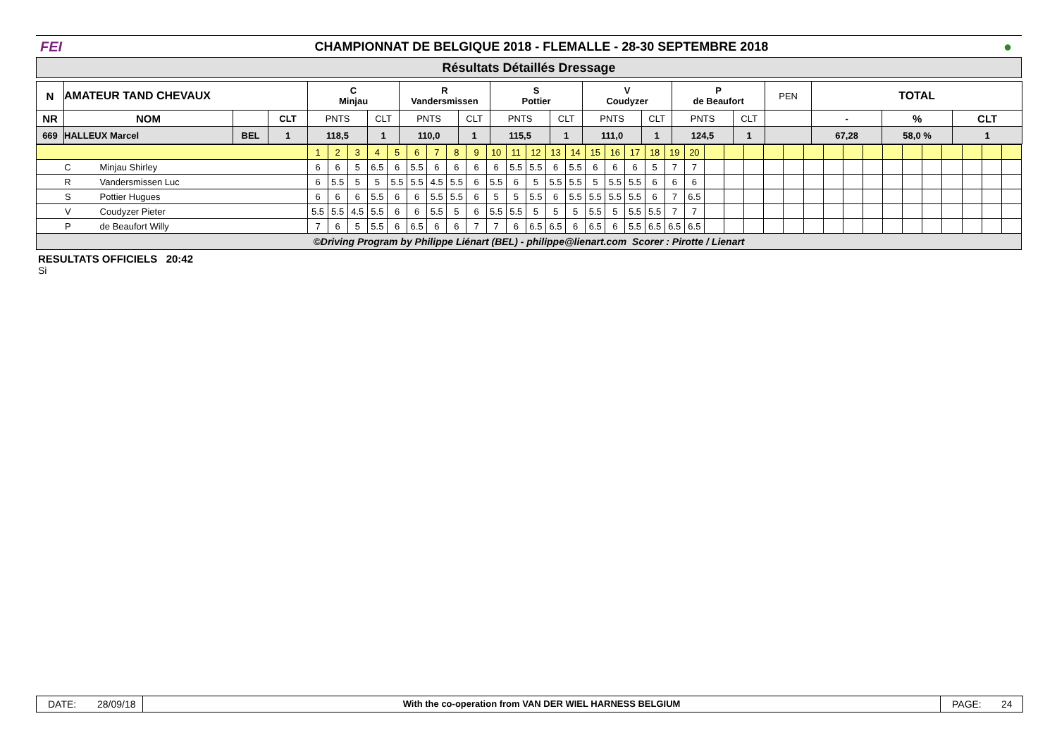FEI
CHAMPIONNAT DE BELGIQUE 2018 - FLEMALLE - 28-30 SEPTEMBRE 2018
●
Résultats Détaillés Dressage
| N | AMATEUR TAND CHEVAUX | | | C Minjau | | R Vandersmissen | | S Pottier | | V Coudyzer | | P de Beaufort | | PEN | TOTAL | | |
| NR | NOM | | CLT | PNTS | CLT | PNTS | CLT | PNTS | CLT | PNTS | CLT | PNTS | CLT | | - | % | CLT |
| 669 | HALLEUX Marcel | BEL | 1 | 118,5 | 1 | 110,0 | 1 | 115,5 | 1 | 111,0 | 1 | 124,5 | 1 | | 67,28 | 58,0 % | 1 |
| | | 1 | 2 | 3 | 4 | 5 | 6 | 7 | 8 | 9 | 10 | 11 | 12 | 13 | 14 | 15 | 16 | 17 | 18 | 19 | 20 | | | | | | | | | | | | | | | | |
| C | Minjau Shirley | 6 | 6 | 5 | 6.5 | 6 | 5.5 | 6 | 6 | 6 | 6 | 5.5 | 5.5 | 6 | 5.5 | 6 | 6 | 6 | 5 | 7 | 7 | | | | | | | | | | | | | | | | |
| R | Vandersmissen Luc | 6 | 5.5 | 5 | 5 | 5.5 | 5.5 | 4.5 | 5.5 | 6 | 5.5 | 6 | 5 | 5.5 | 5.5 | 5 | 5.5 | 5.5 | 6 | 6 | 6 | | | | | | | | | | | | | | | | |
| S | Pottier Hugues | 6 | 6 | 6 | 5.5 | 6 | 6 | 5.5 | 5.5 | 6 | 5 | 5 | 5.5 | 6 | 5.5 | 5.5 | 5.5 | 5.5 | 6 | 7 | 6.5 | | | | | | | | | | | | | | | | |
| V | Coudyzer Pieter | 5.5 | 5.5 | 4.5 | 5.5 | 6 | 6 | 5.5 | 5 | 6 | 5.5 | 5.5 | 5 | 5 | 5 | 5.5 | 5 | 5.5 | 5.5 | 7 | 7 | | | | | | | | | | | | | | | | |
| P | de Beaufort Willy | 7 | 6 | 5 | 5.5 | 6 | 6.5 | 6 | 6 | 7 | 7 | 6 | 6.5 | 6.5 | 6 | 6.5 | 6 | 5.5 | 6.5 | 6.5 | 6.5 | | | | | | | | | | | | | | | | |
©Driving Program by Philippe Liénart (BEL) - philippe@lienart.com Scorer : Pirotte / Lienart
RESULTATS OFFICIELS 20:42
Si
DATE: 28/09/18
With the co-operation from VAN DER WIEL HARNESS BELGIUM
PAGE: 24